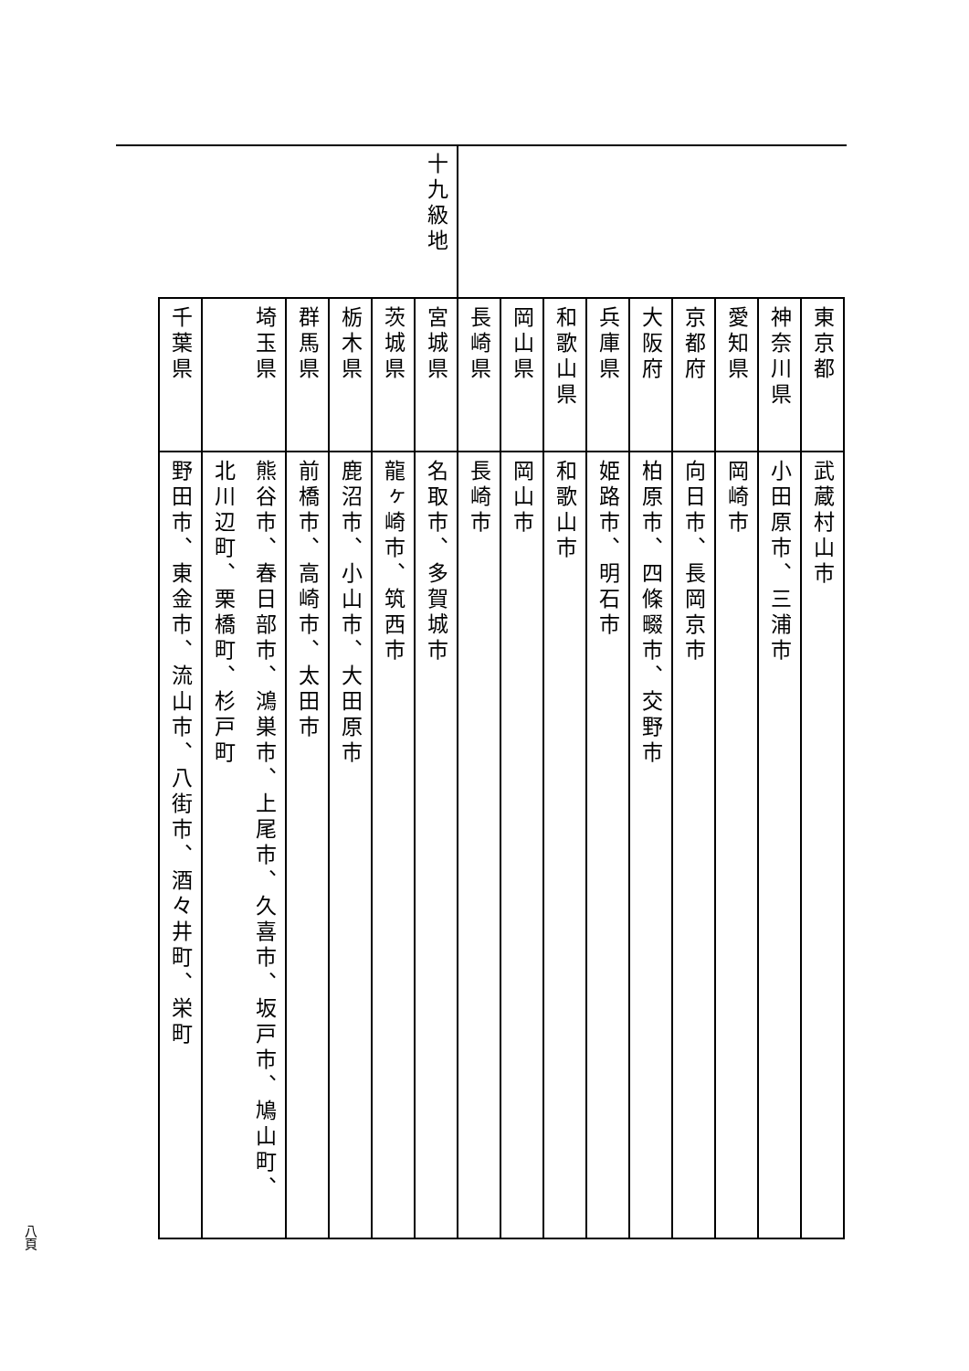| | 東京都 | 武蔵村山市 |
| | 神奈川県 | 小田原市、三浦市 |
| | 愛知県 | 岡崎市 |
| | 京都府 | 向日市、長岡京市 |
| | 大阪府 | 柏原市、四條畷市、交野市 |
| | 兵庫県 | 姫路市、明石市 |
| | 和歌山県 | 和歌山市 |
| | 岡山県 | 岡山市 |
| | 長崎県 | 長崎市 |
| 十九級地 | 宮城県 | 名取市、多賀城市 |
| | 茨城県 | 龍ヶ崎市、筑西市 |
| | 栃木県 | 鹿沼市、小山市、大田原市 |
| | 群馬県 | 前橋市、高崎市、太田市 |
| | 埼玉県 | 熊谷市、春日部市、鴻巣市、上尾市、久喜市、坂戸市、鳩山町、 |
| | | 北川辺町、栗橋町、杉戸町 |
| | 千葉県 | 野田市、東金市、流山市、八街市、酒々井町、栄町 |
八頁